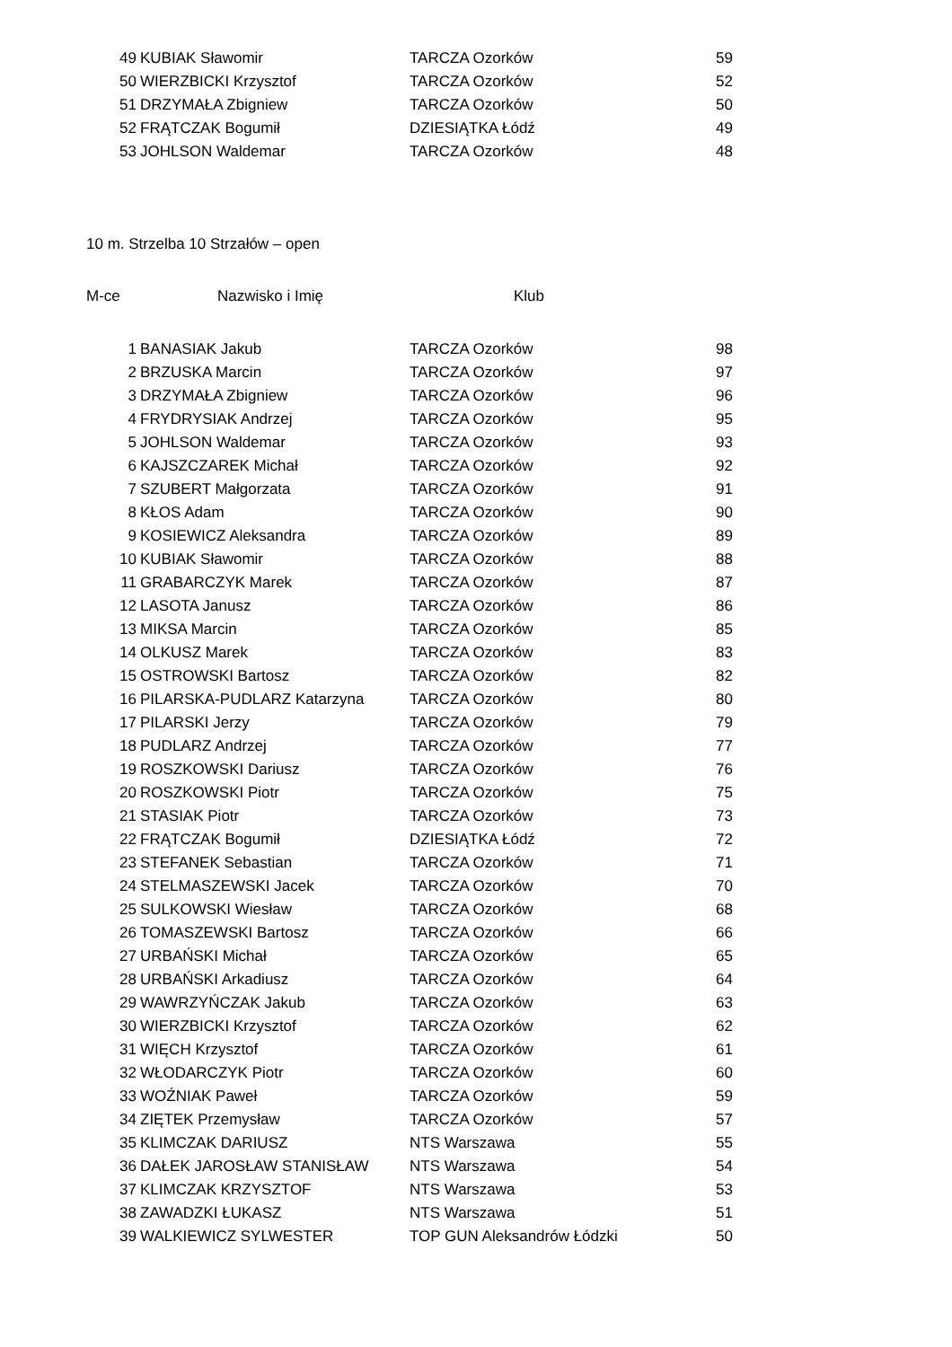| 49 | KUBIAK Sławomir | TARCZA Ozorków | 59 |
| 50 | WIERZBICKI Krzysztof | TARCZA Ozorków | 52 |
| 51 | DRZYMAŁA Zbigniew | TARCZA Ozorków | 50 |
| 52 | FRĄTCZAK Bogumił | DZIESIĄTKA Łódź | 49 |
| 53 | JOHLSON Waldemar | TARCZA Ozorków | 48 |
10 m. Strzelba 10 Strzałów – open
M-ce Nazwisko i Imię Klub
| 1 | BANASIAK Jakub | TARCZA Ozorków | 98 |
| 2 | BRZUSKA Marcin | TARCZA Ozorków | 97 |
| 3 | DRZYMAŁA Zbigniew | TARCZA Ozorków | 96 |
| 4 | FRYDRYSIAK Andrzej | TARCZA Ozorków | 95 |
| 5 | JOHLSON Waldemar | TARCZA Ozorków | 93 |
| 6 | KAJSZCZAREK Michał | TARCZA Ozorków | 92 |
| 7 | SZUBERT Małgorzata | TARCZA Ozorków | 91 |
| 8 | KŁOS Adam | TARCZA Ozorków | 90 |
| 9 | KOSIEWICZ Aleksandra | TARCZA Ozorków | 89 |
| 10 | KUBIAK Sławomir | TARCZA Ozorków | 88 |
| 11 | GRABARCZYK Marek | TARCZA Ozorków | 87 |
| 12 | LASOTA Janusz | TARCZA Ozorków | 86 |
| 13 | MIKSA Marcin | TARCZA Ozorków | 85 |
| 14 | OLKUSZ Marek | TARCZA Ozorków | 83 |
| 15 | OSTROWSKI Bartosz | TARCZA Ozorków | 82 |
| 16 | PILARSKA-PUDLARZ Katarzyna | TARCZA Ozorków | 80 |
| 17 | PILARSKI Jerzy | TARCZA Ozorków | 79 |
| 18 | PUDLARZ Andrzej | TARCZA Ozorków | 77 |
| 19 | ROSZKOWSKI Dariusz | TARCZA Ozorków | 76 |
| 20 | ROSZKOWSKI Piotr | TARCZA Ozorków | 75 |
| 21 | STASIAK Piotr | TARCZA Ozorków | 73 |
| 22 | FRĄTCZAK Bogumił | DZIESIĄTKA Łódź | 72 |
| 23 | STEFANEK Sebastian | TARCZA Ozorków | 71 |
| 24 | STELMASZEWSKI Jacek | TARCZA Ozorków | 70 |
| 25 | SULKOWSKI Wiesław | TARCZA Ozorków | 68 |
| 26 | TOMASZEWSKI Bartosz | TARCZA Ozorków | 66 |
| 27 | URBAŃSKI Michał | TARCZA Ozorków | 65 |
| 28 | URBAŃSKI Arkadiusz | TARCZA Ozorków | 64 |
| 29 | WAWRZYŃCZAK Jakub | TARCZA Ozorków | 63 |
| 30 | WIERZBICKI Krzysztof | TARCZA Ozorków | 62 |
| 31 | WIĘCH Krzysztof | TARCZA Ozorków | 61 |
| 32 | WŁODARCZYK Piotr | TARCZA Ozorków | 60 |
| 33 | WOŹNIAK Paweł | TARCZA Ozorków | 59 |
| 34 | ZIĘTEK Przemysław | TARCZA Ozorków | 57 |
| 35 | KLIMCZAK DARIUSZ | NTS Warszawa | 55 |
| 36 | DAŁEK JAROSŁAW STANISŁAW | NTS Warszawa | 54 |
| 37 | KLIMCZAK KRZYSZTOF | NTS Warszawa | 53 |
| 38 | ZAWADZKI ŁUKASZ | NTS Warszawa | 51 |
| 39 | WALKIEWICZ SYLWESTER | TOP GUN Aleksandrów Łódzki | 50 |